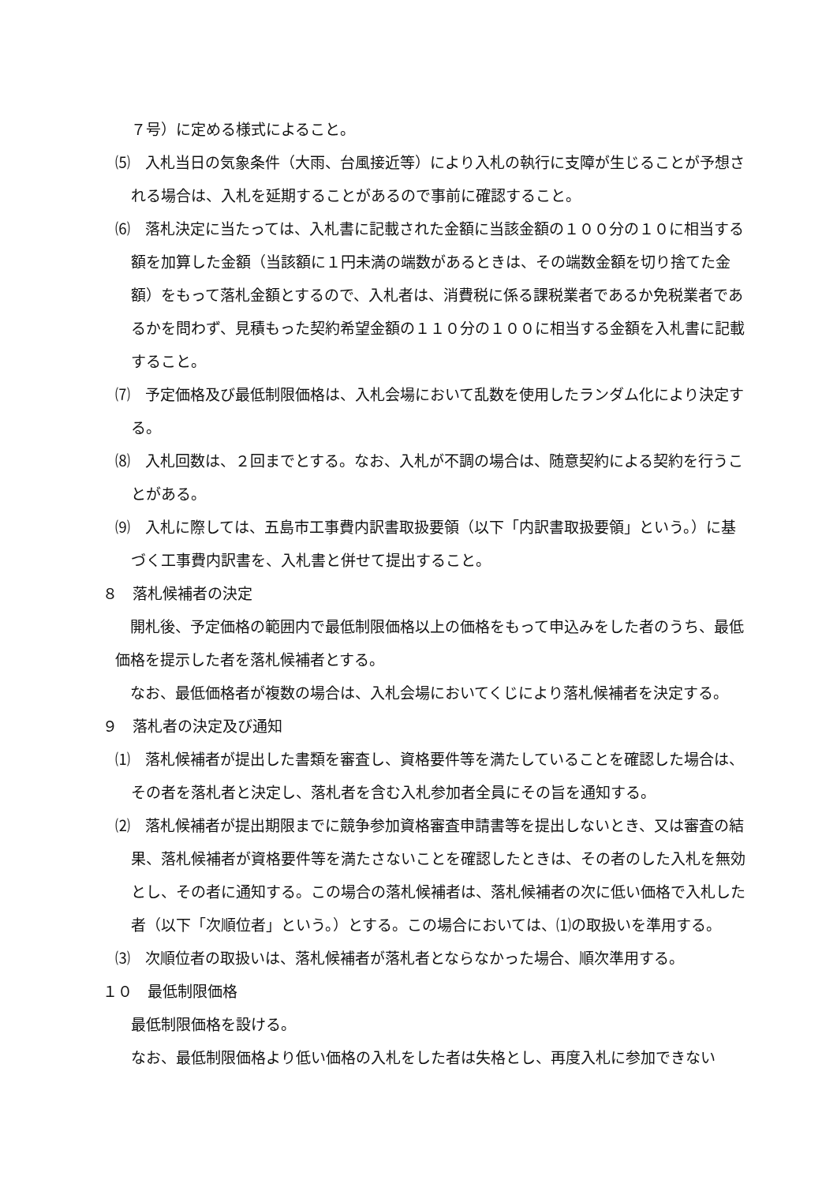７号）に定める様式によること。
⑸　入札当日の気象条件（大雨、台風接近等）により入札の執行に支障が生じることが予想される場合は、入札を延期することがあるので事前に確認すること。
⑹　落札決定に当たっては、入札書に記載された金額に当該金額の１００分の１０に相当する額を加算した金額（当該額に１円未満の端数があるときは、その端数金額を切り捨てた金額）をもって落札金額とするので、入札者は、消費税に係る課税業者であるか免税業者であるかを問わず、見積もった契約希望金額の１１０分の１００に相当する金額を入札書に記載すること。
⑺　予定価格及び最低制限価格は、入札会場において乱数を使用したランダム化により決定する。
⑻　入札回数は、２回までとする。なお、入札が不調の場合は、随意契約による契約を行うことがある。
⑼　入札に際しては、五島市工事費内訳書取扱要領（以下「内訳書取扱要領」という。）に基づく工事費内訳書を、入札書と併せて提出すること。
８　落札候補者の決定
　開札後、予定価格の範囲内で最低制限価格以上の価格をもって申込みをした者のうち、最低価格を提示した者を落札候補者とする。
　なお、最低価格者が複数の場合は、入札会場においてくじにより落札候補者を決定する。
９　落札者の決定及び通知
⑴　落札候補者が提出した書類を審査し、資格要件等を満たしていることを確認した場合は、その者を落札者と決定し、落札者を含む入札参加者全員にその旨を通知する。
⑵　落札候補者が提出期限までに競争参加資格審査申請書等を提出しないとき、又は審査の結果、落札候補者が資格要件等を満たさないことを確認したときは、その者のした入札を無効とし、その者に通知する。この場合の落札候補者は、落札候補者の次に低い価格で入札した者（以下「次順位者」という。）とする。この場合においては、⑴の取扱いを準用する。
⑶　次順位者の取扱いは、落札候補者が落札者とならなかった場合、順次準用する。
１０　最低制限価格
最低制限価格を設ける。
なお、最低制限価格より低い価格の入札をした者は失格とし、再度入札に参加できない